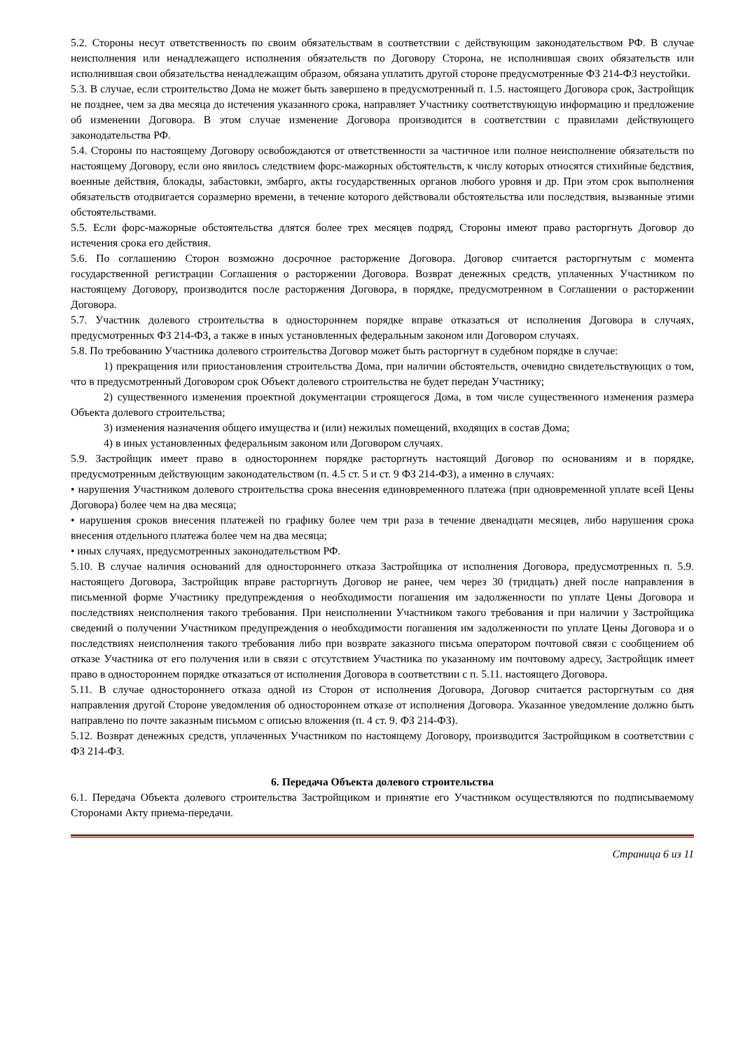5.2. Стороны несут ответственность по своим обязательствам в соответствии с действующим законодательством РФ. В случае неисполнения или ненадлежащего исполнения обязательств по Договору Сторона, не исполнившая своих обязательств или исполнившая свои обязательства ненадлежащим образом, обязана уплатить другой стороне предусмотренные ФЗ 214-ФЗ неустойки.
5.3. В случае, если строительство Дома не может быть завершено в предусмотренный п. 1.5. настоящего Договора срок, Застройщик не позднее, чем за два месяца до истечения указанного срока, направляет Участнику соответствующую информацию и предложение об изменении Договора. В этом случае изменение Договора производится в соответствии с правилами действующего законодательства РФ.
5.4. Стороны по настоящему Договору освобождаются от ответственности за частичное или полное неисполнение обязательств по настоящему Договору, если оно явилось следствием форс-мажорных обстоятельств, к числу которых относятся стихийные бедствия, военные действия, блокады, забастовки, эмбарго, акты государственных органов любого уровня и др. При этом срок выполнения обязательств отодвигается соразмерно времени, в течение которого действовали обстоятельства или последствия, вызванные этими обстоятельствами.
5.5. Если форс-мажорные обстоятельства длятся более трех месяцев подряд, Стороны имеют право расторгнуть Договор до истечения срока его действия.
5.6. По соглашению Сторон возможно досрочное расторжение Договора. Договор считается расторгнутым с момента государственной регистрации Соглашения о расторжении Договора. Возврат денежных средств, уплаченных Участником по настоящему Договору, производится после расторжения Договора, в порядке, предусмотренном в Соглашении о расторжении Договора.
5.7. Участник долевого строительства в одностороннем порядке вправе отказаться от исполнения Договора в случаях, предусмотренных ФЗ 214-ФЗ, а также в иных установленных федеральным законом или Договором случаях.
5.8. По требованию Участника долевого строительства Договор может быть расторгнут в судебном порядке в случае:
1) прекращения или приостановления строительства Дома, при наличии обстоятельств, очевидно свидетельствующих о том, что в предусмотренный Договором срок Объект долевого строительства не будет передан Участнику;
2) существенного изменения проектной документации строящегося Дома, в том числе существенного изменения размера Объекта долевого строительства;
3) изменения назначения общего имущества и (или) нежилых помещений, входящих в состав Дома;
4) в иных установленных федеральным законом или Договором случаях.
5.9. Застройщик имеет право в одностороннем порядке расторгнуть настоящий Договор по основаниям и в порядке, предусмотренным действующим законодательством (п. 4.5 ст. 5 и ст. 9 ФЗ 214-ФЗ), а именно в случаях:
• нарушения Участником долевого строительства срока внесения единовременного платежа (при одновременной уплате всей Цены Договора) более чем на два месяца;
• нарушения сроков внесения платежей по графику более чем три раза в течение двенадцати месяцев, либо нарушения срока внесения отдельного платежа более чем на два месяца;
• иных случаях, предусмотренных законодательством РФ.
5.10. В случае наличия оснований для одностороннего отказа Застройщика от исполнения Договора, предусмотренных п. 5.9. настоящего Договора, Застройщик вправе расторгнуть Договор не ранее, чем через 30 (тридцать) дней после направления в письменной форме Участнику предупреждения о необходимости погашения им задолженности по уплате Цены Договора и последствиях неисполнения такого требования. При неисполнении Участником такого требования и при наличии у Застройщика сведений о получении Участником предупреждения о необходимости погашения им задолженности по уплате Цены Договора и о последствиях неисполнения такого требования либо при возврате заказного письма оператором почтовой связи с сообщением об отказе Участника от его получения или в связи с отсутствием Участника по указанному им почтовому адресу, Застройщик имеет право в одностороннем порядке отказаться от исполнения Договора в соответствии с п. 5.11. настоящего Договора.
5.11. В случае одностороннего отказа одной из Сторон от исполнения Договора, Договор считается расторгнутым со дня направления другой Стороне уведомления об одностороннем отказе от исполнения Договора. Указанное уведомление должно быть направлено по почте заказным письмом с описью вложения (п. 4 ст. 9. ФЗ 214-ФЗ).
5.12. Возврат денежных средств, уплаченных Участником по настоящему Договору, производится Застройщиком в соответствии с ФЗ 214-ФЗ.
6. Передача Объекта долевого строительства
6.1. Передача Объекта долевого строительства Застройщиком и принятие его Участником осуществляются по подписываемому Сторонами Акту приема-передачи.
Страница 6 из 11